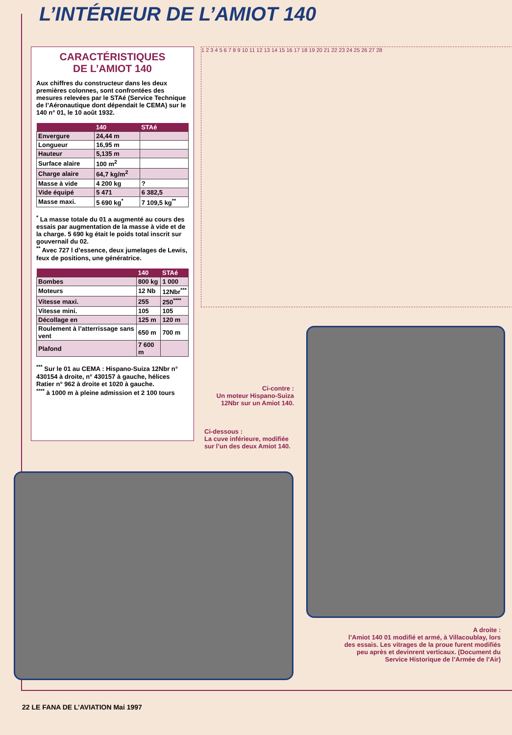L’INTÉRIEUR DE L’AMIOT 140
CARACTÉRISTIQUES
DE L’AMIOT 140
Aux chiffres du constructeur dans les deux premières colonnes, sont confrontées des mesures relevées par le STAé (Service Technique de l’Aéronautique dont dépendait le CEMA) sur le 140 n° 01, le 10 août 1932.
| | 140 | STAé |
| --- | --- | --- |
| Envergure | 24,44 m | |
| Longueur | 16,95 m | |
| Hauteur | 5,135 m | |
| Surface alaire | 100 m<sup>2</sup> | |
| Charge alaire | 64,7 kg/m<sup>2</sup> | |
| Masse à vide | 4 200 kg | ? |
| Vide équipé | 5 471 | 6 382,5 |
| Masse maxi. | 5 690 kg<sup>*</sup> | 7 109,5 kg<sup>**</sup> |
<sup>*</sup> La masse totale du 01 a augmenté au cours des essais par augmentation de la masse à vide et de la charge. 5 690 kg était le poids total inscrit sur gouvernail du 02.
<sup>**</sup> Avec 727 l d’essence, deux jumelages de Lewis, feux de positions, une génératrice.
| | 140 | STAé |
| --- | --- | --- |
| Bombes | 800 kg | 1 000 |
| Moteurs | 12 Nb | 12Nbr<sup>***</sup> |
| Vitesse maxi. | 255 | 250<sup>****</sup> |
| Vitesse mini. | 105 | 105 |
| Décollage en | 125 m | 120 m |
| Roulement à l’atterrissage sans vent | 650 m | 700 m |
| Plafond | 7 600 m | |
<sup>***</sup> Sur le 01 au CEMA : Hispano-Suiza 12Nbr n° 430154 à droite, n° 430157 à gauche, hélices Ratier n° 962 à droite et 1020 à gauche.
<sup>****</sup> à 1000 m à pleine admission et 2 100 tours
1 2 3 4 5 6 7 8 9 10 11 12 13 14 15 16 17 18 19 20 21 22 23 24 25 26 27 28
Ci-contre :
Un moteur Hispano-Suiza 12Nbr sur un Amiot 140.
Ci-dessous :
La cuve inférieure, modifiée sur l’un des deux Amiot 140.
A droite :
l’Amiot 140 01 modifié et armé, à Villacoublay, lors des essais. Les vitrages de la proue furent modifiés peu après et devinrent verticaux. (Document du Service Historique de l’Armée de l’Air)
22 LE FANA DE L’AVIATION Mai 1997